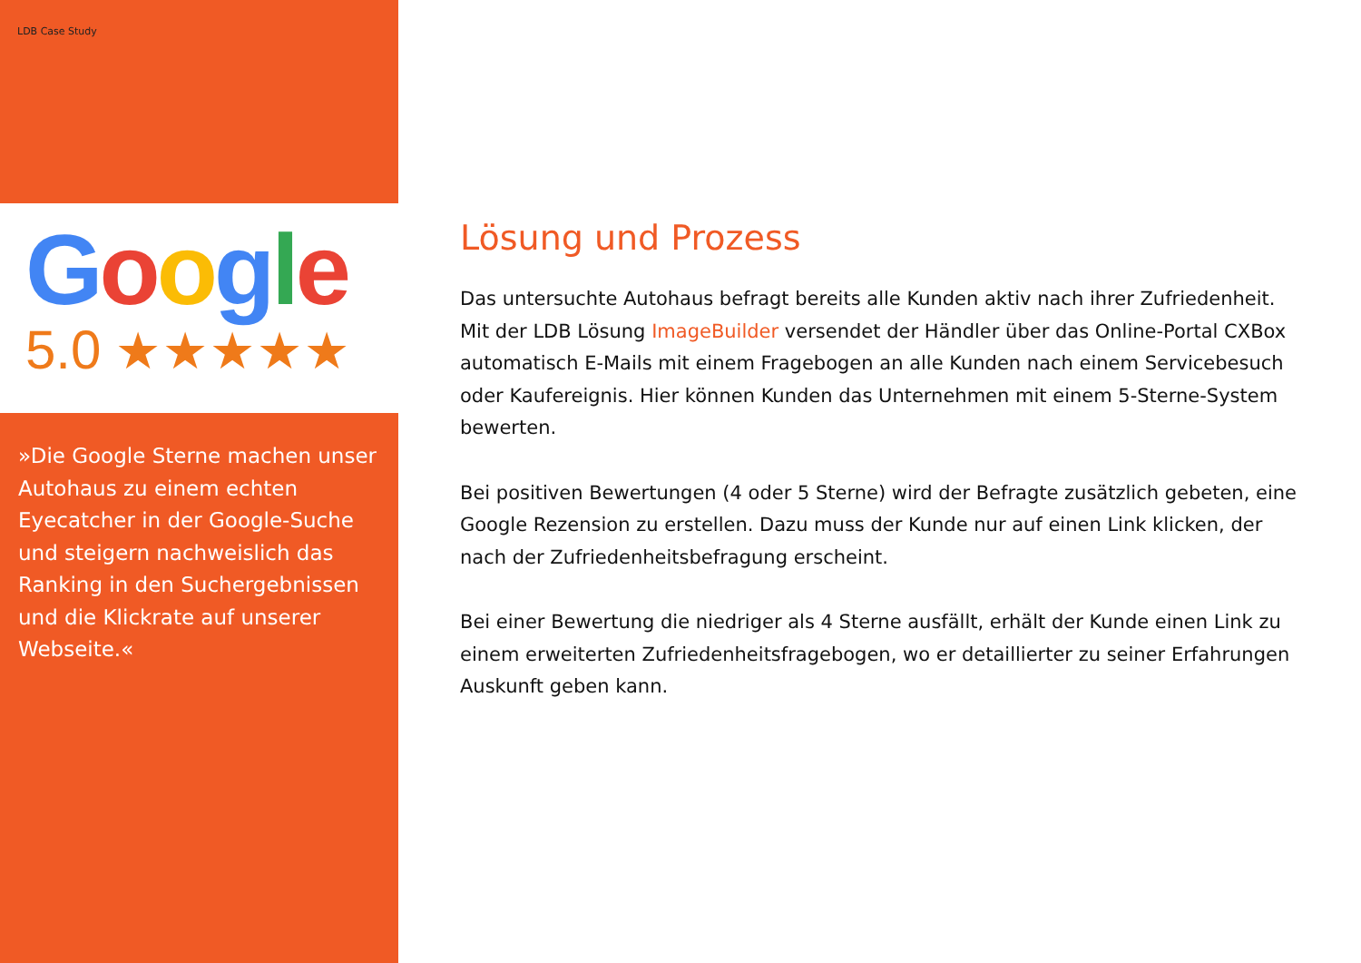LDB Case Study
Google
5.0 ★★★★★
»Die Google Sterne machen unser Autohaus zu einem echten Eyecatcher in der Google-Suche und steigern nachweislich das Ranking in den Suchergebnissen und die Klickrate auf unserer Webseite.«
Lösung und Prozess
Das untersuchte Autohaus befragt bereits alle Kunden aktiv nach ihrer Zufriedenheit. Mit der LDB Lösung ImageBuilder versendet der Händler über das Online-Portal CXBox automatisch E-Mails mit einem Fragebogen an alle Kunden nach einem Servicebesuch oder Kaufereignis. Hier können Kunden das Unternehmen mit einem 5-Sterne-System bewerten.
Bei positiven Bewertungen (4 oder 5 Sterne) wird der Befragte zusätzlich gebeten, eine Google Rezension zu erstellen. Dazu muss der Kunde nur auf einen Link klicken, der nach der Zufriedenheitsbefragung erscheint.
Bei einer Bewertung die niedriger als 4 Sterne ausfällt, erhält der Kunde einen Link zu einem erweiterten Zufriedenheitsfragebogen, wo er detaillierter zu seiner Erfahrungen Auskunft geben kann.